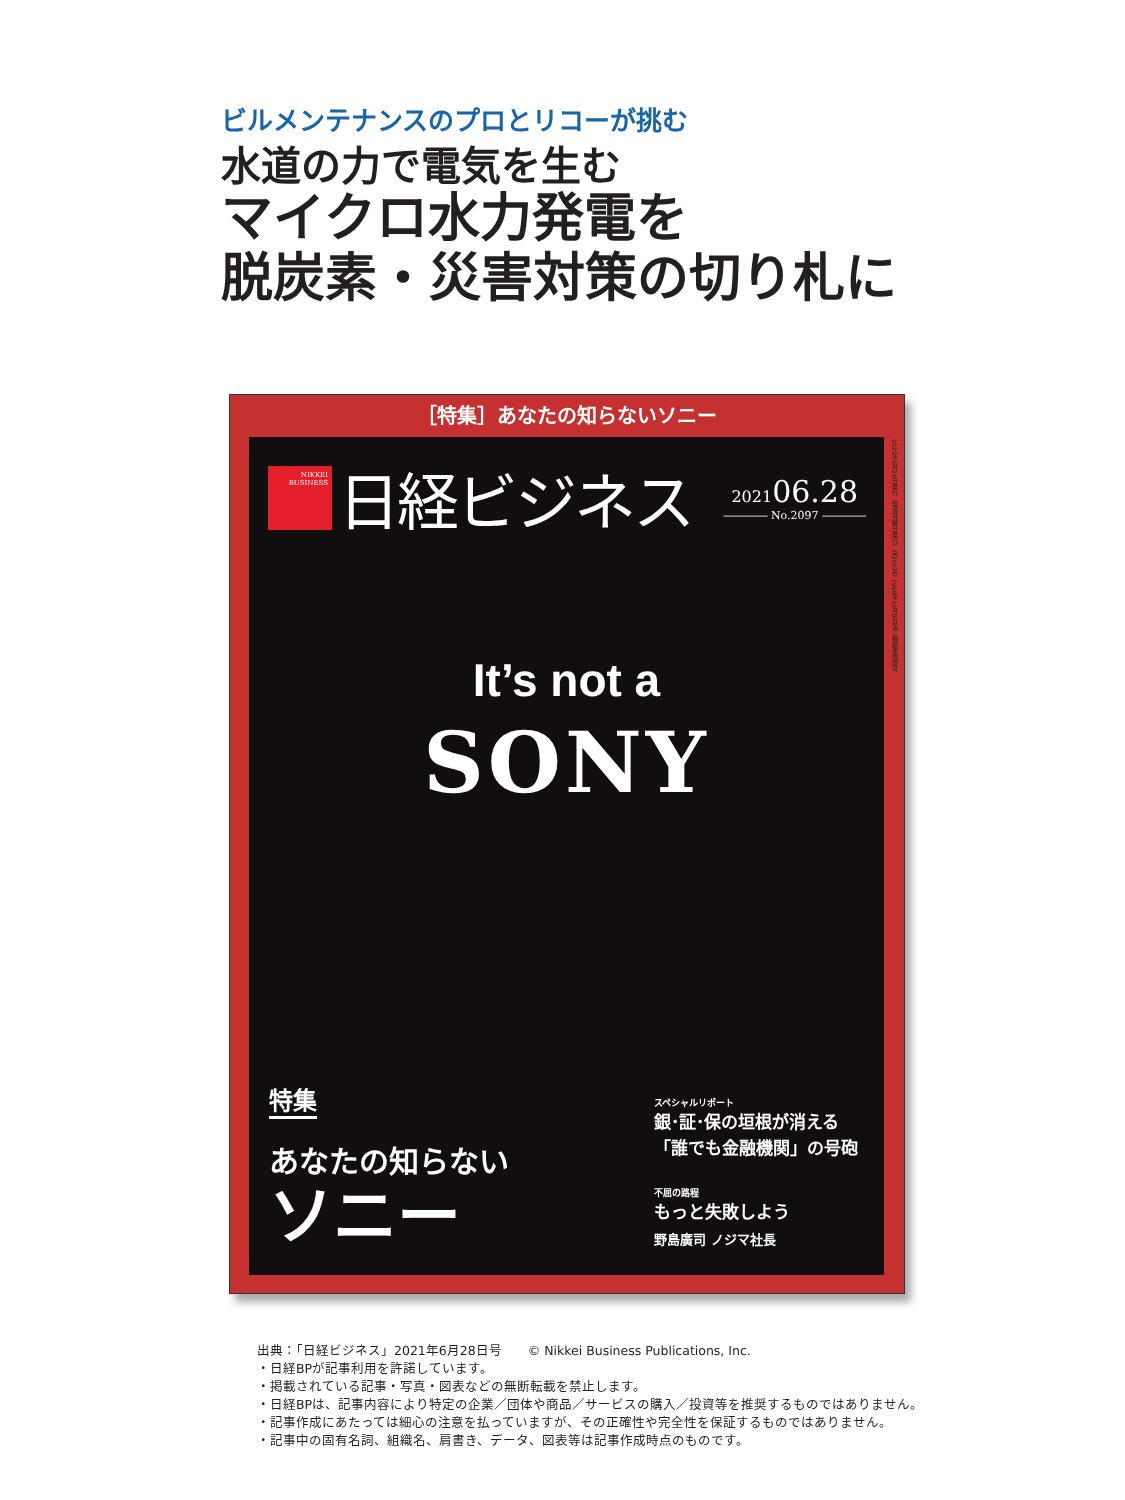ビルメンテナンスのプロとリコーが挑む
水道の力で電気を生む
マイクロ水力発電を
脱炭素・災害対策の切り札に
［特集］あなたの知らないソニー
NIKKEI
BUSINESS
日経ビジネス
202106.28
―――― No.2097 ――――
2021年6月28日発行（毎週月曜日発行）第2097号 1969年10月9日第三種郵便物認可
It’s not a
SONY
特集
あなたの知らない
ソニー
スペシャルリポート
銀･証･保の垣根が消える
「誰でも金融機関」の号砲
不屈の路程
もっと失敗しよう
野島廣司 ノジマ社長
出典：「日経ビジネス」2021年6月28日号　　© Nikkei Business Publications, Inc.
・日経BPが記事利用を許諾しています。
・掲載されている記事・写真・図表などの無断転載を禁止します。
・日経BPは、記事内容により特定の企業／団体や商品／サービスの購入／投資等を推奨するものではありません。
・記事作成にあたっては細心の注意を払っていますが、その正確性や完全性を保証するものではありません。
・記事中の固有名詞、組織名、肩書き、データ、図表等は記事作成時点のものです。